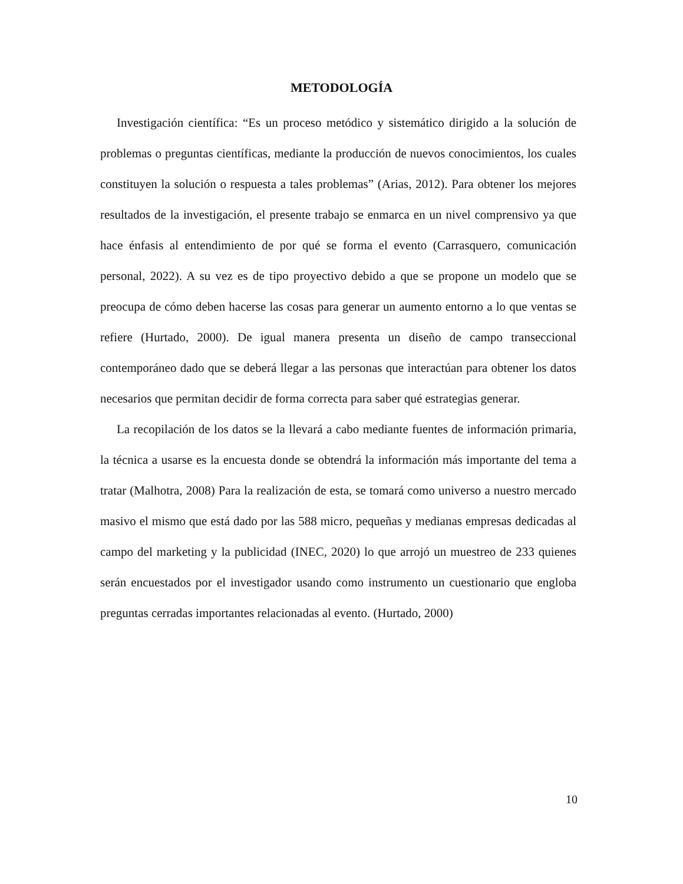METODOLOGÍA
Investigación científica: “Es un proceso metódico y sistemático dirigido a la solución de problemas o preguntas científicas, mediante la producción de nuevos conocimientos, los cuales constituyen la solución o respuesta a tales problemas” (Arias, 2012). Para obtener los mejores resultados de la investigación, el presente trabajo se enmarca en un nivel comprensivo ya que hace énfasis al entendimiento de por qué se forma el evento (Carrasquero, comunicación personal, 2022). A su vez es de tipo proyectivo debido a que se propone un modelo que se preocupa de cómo deben hacerse las cosas para generar un aumento entorno a lo que ventas se refiere (Hurtado, 2000). De igual manera presenta un diseño de campo transeccional contemporáneo dado que se deberá llegar a las personas que interactúan para obtener los datos necesarios que permitan decidir de forma correcta para saber qué estrategias generar.
La recopilación de los datos se la llevará a cabo mediante fuentes de información primaria, la técnica a usarse es la encuesta donde se obtendrá la información más importante del tema a tratar (Malhotra, 2008) Para la realización de esta, se tomará como universo a nuestro mercado masivo el mismo que está dado por las 588 micro, pequeñas y medianas empresas dedicadas al campo del marketing y la publicidad (INEC, 2020) lo que arrojó un muestreo de 233 quienes serán encuestados por el investigador usando como instrumento un cuestionario que engloba preguntas cerradas importantes relacionadas al evento. (Hurtado, 2000)
10